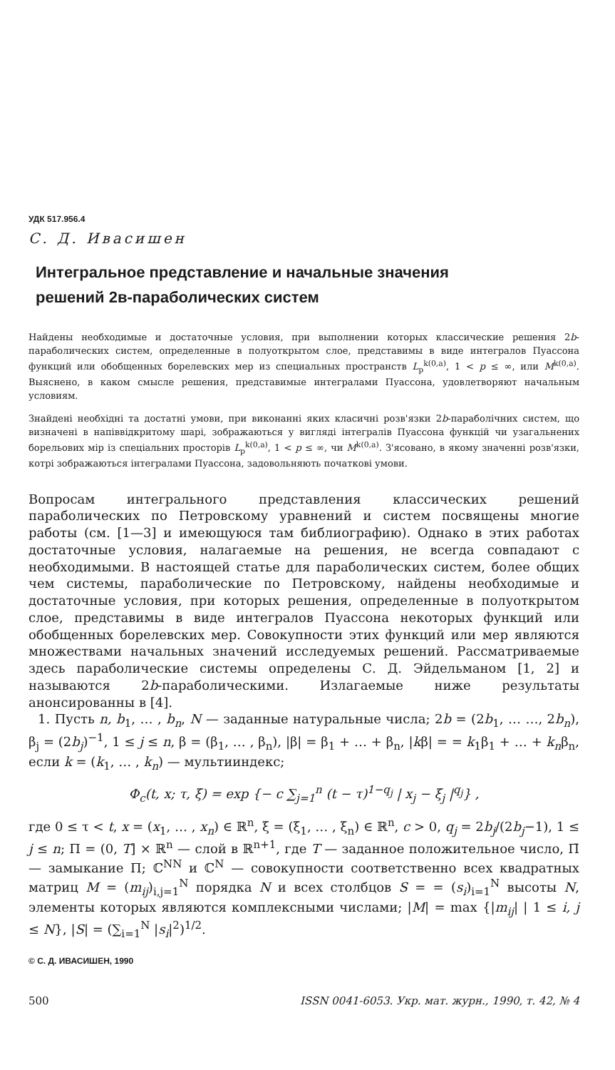УДК 517.956.4
С. Д. Ивасишен
Интегральное представление и начальные значения
решений 2в-параболических систем
Найдены необходимые и достаточные условия, при выполнении которых классические решения 2b-параболических систем, определенные в полуоткрытом слое, представимы в виде интегралов Пуассона функций или обобщенных борелевских мер из специальных пространств L<sub>p</sub><sup>k(0,a)</sup>, 1 < p ≤ ∞, или M<sup>k(0,a)</sup>. Выяснено, в каком смысле решения, представимые интегралами Пуассона, удовлетворяют начальным условиям.
Знайдені необхідні та достатні умови, при виконанні яких класичні розв'язки 2b-параболічних систем, що визначені в напіввідкритому шарі, зображаються у вигляді інтегралів Пуассона функцій чи узагальнених борельових мір із спеціальних просторів L<sub>p</sub><sup>k(0,a)</sup>, 1 < p ≤ ∞, чи M<sup>k(0,a)</sup>. З'ясовано, в якому значенні розв'язки, котрі зображаються інтегралами Пуассона, задовольняють початкові умови.
Вопросам интегрального представления классических решений параболических по Петровскому уравнений и систем посвящены многие работы (см. [1—3] и имеющуюся там библиографию). Однако в этих работах достаточные условия, налагаемые на решения, не всегда совпадают с необходимыми. В настоящей статье для параболических систем, более общих чем системы, параболические по Петровскому, найдены необходимые и достаточные условия, при которых решения, определенные в полуоткрытом слое, представимы в виде интегралов Пуассона некоторых функций или обобщенных борелевских мер. Совокупности этих функций или мер являются множествами начальных значений исследуемых решений. Рассматриваемые здесь параболические системы определены С. Д. Эйдельманом [1, 2] и называются 2b-параболическими. Излагаемые ниже результаты анонсированны в [4].
1. Пусть n, b<sub>1</sub>, … , b<sub>n</sub>, N — заданные натуральные числа; 2b = (2b<sub>1</sub>, … …, 2b<sub>n</sub>), β<sub>j</sub> = (2b<sub>j</sub>)<sup>−1</sup>, 1 ≤ j ≤ n, β = (β<sub>1</sub>, … , β<sub>n</sub>), |β| = β<sub>1</sub> + … + β<sub>n</sub>, |kβ| = = k<sub>1</sub>β<sub>1</sub> + … + k<sub>n</sub>β<sub>n</sub>, если k = (k<sub>1</sub>, … , k<sub>n</sub>) — мультииндекс;
Φ<sub>c</sub>(t, x; τ, ξ) = exp {− c ∑<sub>j=1</sub><sup>n</sup> (t − τ)<sup>1−q<sub>j</sub></sup> | x<sub>j</sub> − ξ<sub>j</sub> |<sup>q<sub>j</sub></sup>} ,
где 0 ≤ τ < t, x = (x<sub>1</sub>, … , x<sub>n</sub>) ∈ ℝ<sup>n</sup>, ξ = (ξ<sub>1</sub>, … , ξ<sub>n</sub>) ∈ ℝ<sup>n</sup>, c > 0, q<sub>j</sub> = 2b<sub>j</sub>/(2b<sub>j</sub>−1), 1 ≤ j ≤ n; Π = (0, T] × ℝ<sup>n</sup> — слой в ℝ<sup>n+1</sup>, где T — заданное положительное число, Π̄ — замыкание Π; ℂ<sup>NN</sup> и ℂ<sup>N</sup> — совокупности соответственно всех квадратных матриц M = (m<sub>ij</sub>)<sub>i,j=1</sub><sup>N</sup> порядка N и всех столбцов S = = (s<sub>i</sub>)<sub>i=1</sub><sup>N</sup> высоты N, элементы которых являются комплексными числами; |M| = max {|m<sub>ij</sub>| | 1 ≤ i, j ≤ N}, |S| = (∑<sub>i=1</sub><sup>N</sup> |s<sub>i</sub>|<sup>2</sup>)<sup>1/2</sup>.
© С. Д. ИВАСИШЕН, 1990
500 ISSN 0041-6053. Укр. мат. журн., 1990, т. 42, № 4